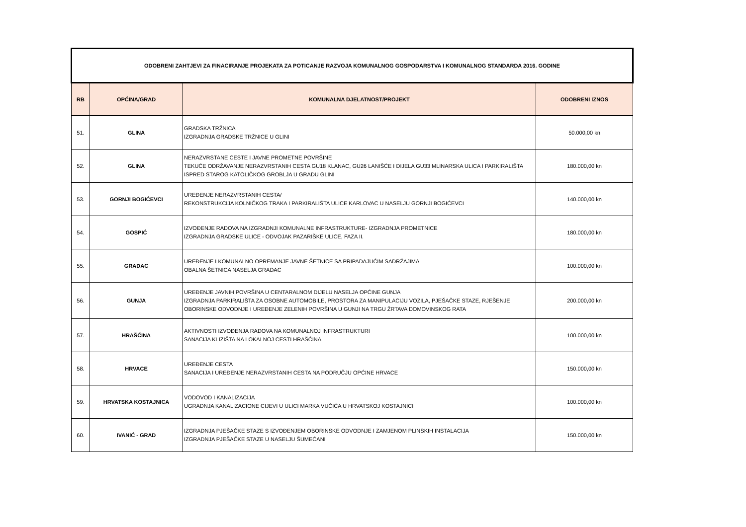| ODOBRENI ZAHTJEVI ZA FINACIRANJE PROJEKATA ZA POTICANJE RAZVOJA KOMUNALNOG GOSPODARSTVA I KOMUNALNOG STANDARDA 2016. GODINE | | | |
| --- | --- | --- | --- |
| RB | OPĆINA/GRAD | KOMUNALNA DJELATNOST/PROJEKT | ODOBRENI IZNOS |
| 51. | GLINA | GRADSKA TRŽNICA IZGRADNJA GRADSKE TRŽNICE U GLINI | 50.000,00 kn |
| 52. | GLINA | NERAZVRSTANE CESTE I JAVNE PROMETNE POVRŠINE TEKUĆE ODRŽAVANJE NERAZVRSTANIH CESTA GU18 KLANAC, GU26 LANIŠĆE I DIJELA GU33 MLINARSKA ULICA I PARKIRALIŠTA ISPRED STAROG KATOLIČKOG GROBLJA U GRADU GLINI | 180.000,00 kn |
| 53. | GORNJI BOGIĆEVCI | UREĐENJE NERAZVRSTANIH CESTA/ REKONSTRUKCIJA KOLNIČKOG TRAKA I PARKIRALIŠTA ULICE KARLOVAC U NASELJU GORNJI BOGIĆEVCI | 140.000,00 kn |
| 54. | GOSPIĆ | IZVOĐENJE RADOVA NA IZGRADNJI KOMUNALNE INFRASTRUKTURE- IZGRADNJA PROMETNICE IZGRADNJA GRADSKE ULICE - ODVOJAK PAZARIŠKE ULICE, FAZA II. | 180.000,00 kn |
| 55. | GRADAC | UREĐENJE I KOMUNALNO OPREMANJE JAVNE ŠETNICE SA PRIPADAJUĆIM SADRŽAJIMA OBALNA ŠETNICA NASELJA GRADAC | 100.000,00 kn |
| 56. | GUNJA | UREĐENJE JAVNIH POVRŠINA U CENTARALNOM DIJELU NASELJA OPĆINE GUNJA IZGRADNJA PARKIRALIŠTA ZA OSOBNE AUTOMOBILE, PROSTORA ZA MANIPULACIJU VOZILA, PJEŠAČKE STAZE, RJEŠENJE OBORINSKE ODVODNJE I UREĐENJE ZELENIH POVRŠINA U GUNJI NA TRGU ŽRTAVA DOMOVINSKOG RATA | 200.000,00 kn |
| 57. | HRAŠĆINA | AKTIVNOSTI IZVOĐENJA RADOVA NA KOMUNALNOJ INFRASTRUKTURI SANACIJA KLIZIŠTA NA LOKALNOJ CESTI HRAŠĆINA | 100.000,00 kn |
| 58. | HRVACE | UREĐENJE CESTA SANACIJA I UREĐENJE NERAZVRSTANIH CESTA NA PODRUČJU OPĆINE HRVACE | 150.000,00 kn |
| 59. | HRVATSKA KOSTAJNICA | VODOVOD I KANALIZACIJA UGRADNJA KANALIZACIONE CIJEVI U ULICI MARKA VUČIĆA U HRVATSKOJ KOSTAJNICI | 100.000,00 kn |
| 60. | IVANIĆ - GRAD | IZGRADNJA PJEŠAČKE STAZE S IZVOĐENJEM OBORINSKE ODVODNJE I ZAMJENOM PLINSKIH INSTALACIJA IZGRADNJA PJEŠAČKE STAZE U NASELJU ŠUMEĆANI | 150.000,00 kn |